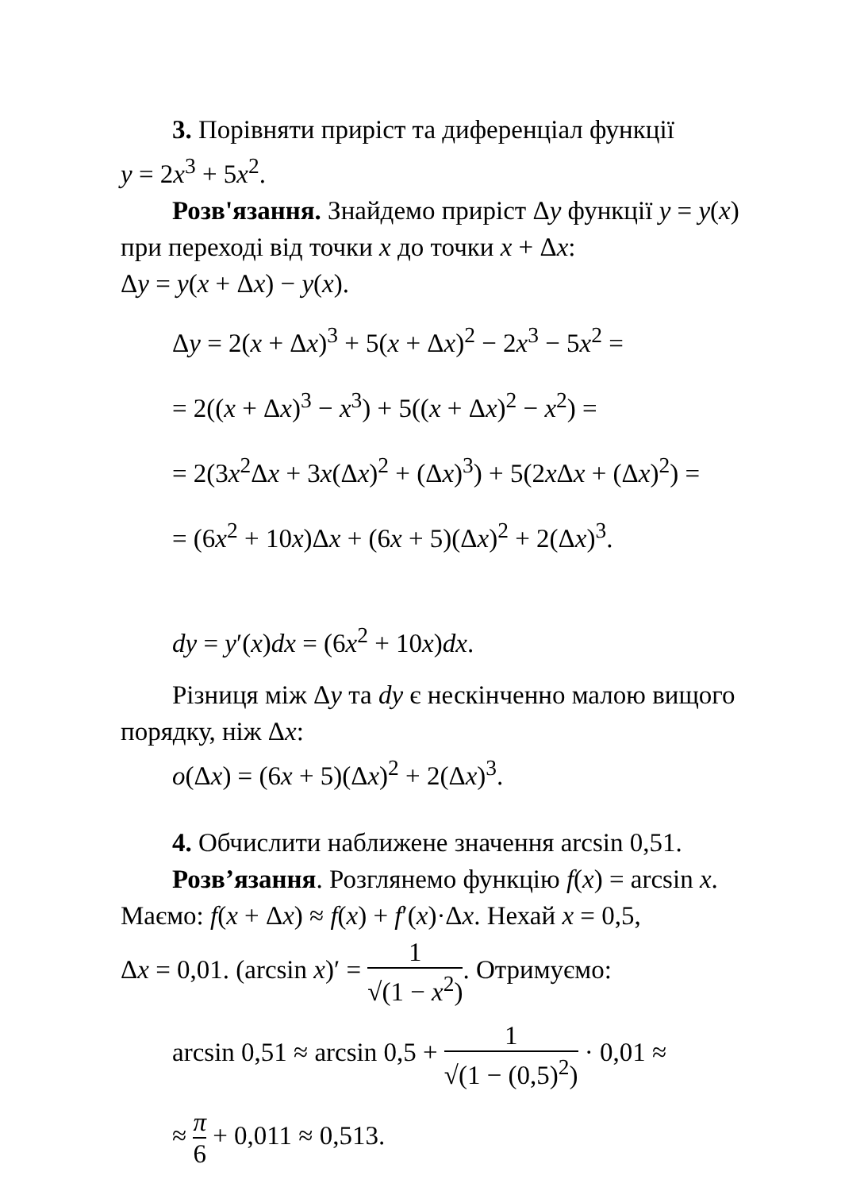3. Порівняти приріст та диференціал функції
y = 2x<sup>3</sup> + 5x<sup>2</sup>.
Розв'язання. Знайдемо приріст Δy функції y = y(x)
при переході від точки x до точки x + Δx:
Δy = y(x + Δx) − y(x).
Δy = 2(x + Δx)<sup>3</sup> + 5(x + Δx)<sup>2</sup> − 2x<sup>3</sup> − 5x<sup>2</sup> =
= 2((x + Δx)<sup>3</sup> − x<sup>3</sup>) + 5((x + Δx)<sup>2</sup> − x<sup>2</sup>) =
= 2(3x<sup>2</sup>Δx + 3x(Δx)<sup>2</sup> + (Δx)<sup>3</sup>) + 5(2x Δx + (Δx)<sup>2</sup>) =
= (6x<sup>2</sup> + 10x)Δx + (6x + 5)(Δx)<sup>2</sup> + 2(Δx)<sup>3</sup>.
dy = y′(x)dx = (6x<sup>2</sup> + 10x)dx.
Різниця між Δy та dy є нескінченно малою вищого
порядку, ніж Δx:
o(Δx) = (6x + 5)(Δx)<sup>2</sup> + 2(Δx)<sup>3</sup>.
4. Обчислити наближене значення arcsin 0,51.
Розв’язання. Розглянемо функцію f(x) = arcsin x.
Маємо: f(x + Δx) ≈ f(x) + f′(x)·Δx. Нехай x = 0,5,
Δx = 0,01. (arcsin x)′ = 1 √(1 − x<sup>2</sup>). Отримуємо:
arcsin 0,51 ≈ arcsin 0,5 + 1 √(1 − (0,5)<sup>2</sup>) · 0,01 ≈
≈ π 6 + 0,011 ≈ 0,513.